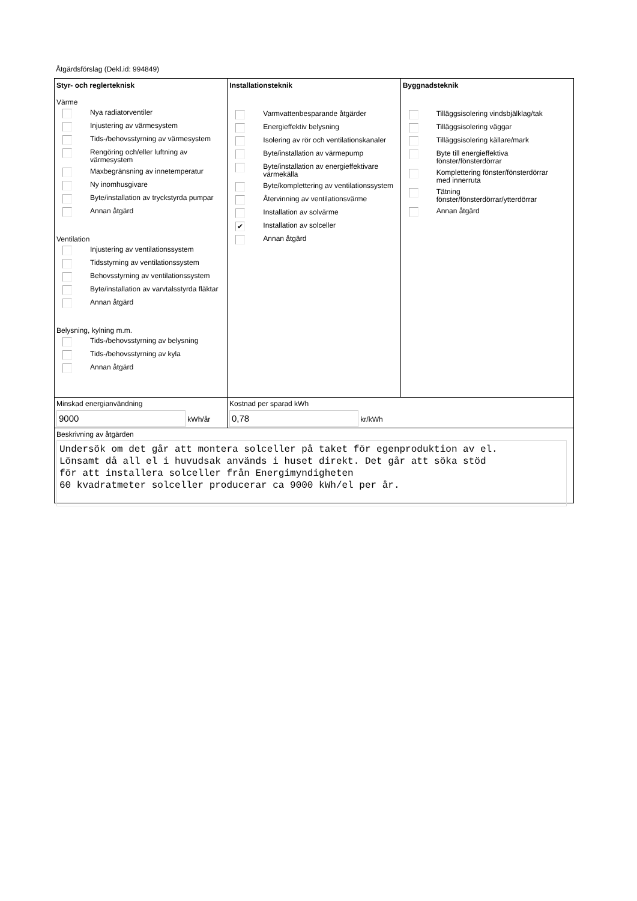Åtgärdsförslag (Dekl.id: 994849)
Styr- och reglerteknisk
Värme
Nya radiatorventiler
Injustering av värmesystem
Tids-/behovsstyrning av värmesystem
Rengöring och/eller luftning av
värmesystem
Maxbegränsning av innetemperatur
Ny inomhusgivare
Byte/installation av tryckstyrda pumpar
Annan åtgärd
Ventilation
Injustering av ventilationssystem
Tidsstyrning av ventilationssystem
Behovsstyrning av ventilationssystem
Byte/installation av varvtalsstyrda fläktar
Annan åtgärd
Belysning, kylning m.m.
Tids-/behovsstyrning av belysning
Tids-/behovsstyrning av kyla
Annan åtgärd
Installationsteknik
Varmvattenbesparande åtgärder
Energieffektiv belysning
Isolering av rör och ventilationskanaler
Byte/installation av värmepump
Byte/installation av energieffektivare
värmekälla
Byte/komplettering av ventilationssystem
Återvinning av ventilationsvärme
Installation av solvärme
✔ Installation av solceller
Annan åtgärd
Byggnadsteknik
Tilläggsisolering vindsbjälklag/tak
Tilläggsisolering väggar
Tilläggsisolering källare/mark
Byte till energieffektiva
fönster/fönsterdörrar
Komplettering fönster/fönsterdörrar
med innerruta
Tätning
fönster/fönsterdörrar/ytterdörrar
Annan åtgärd
Minskad energianvändning
9000 kWh/år
Kostnad per sparad kWh
0,78 kr/kWh
Beskrivning av åtgärden
Undersök om det går att montera solceller på taket för egenproduktion av el.
Lönsamt då all el i huvudsak används i huset direkt. Det går att söka stöd
för att installera solceller från Energimyndigheten
60 kvadratmeter solceller producerar ca 9000 kWh/el per år.